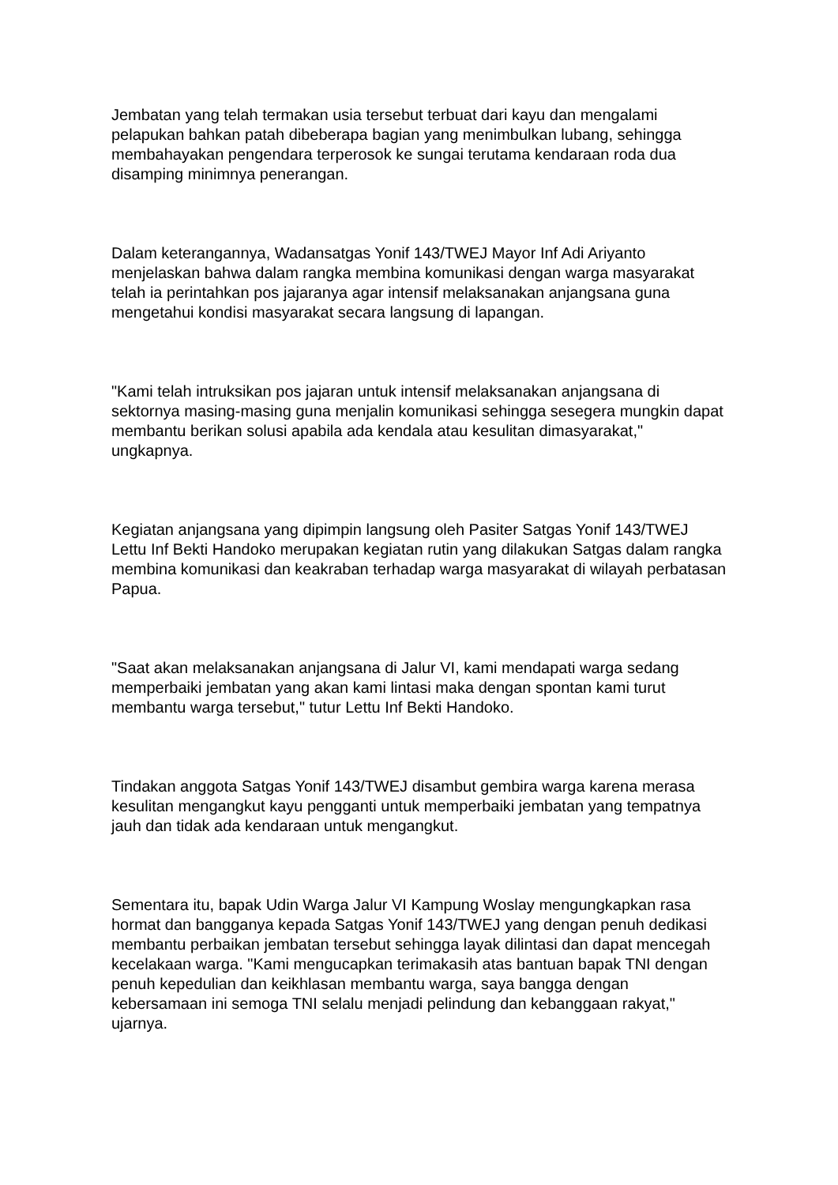Jembatan yang telah termakan usia tersebut terbuat dari kayu dan mengalami pelapukan bahkan patah dibeberapa bagian yang menimbulkan lubang, sehingga membahayakan pengendara terperosok ke sungai terutama kendaraan roda dua disamping minimnya penerangan.
Dalam keterangannya, Wadansatgas Yonif 143/TWEJ Mayor Inf Adi Ariyanto menjelaskan bahwa dalam rangka membina komunikasi dengan warga masyarakat telah ia perintahkan pos jajaranya agar intensif melaksanakan anjangsana guna mengetahui kondisi masyarakat secara langsung di lapangan.
"Kami telah intruksikan pos jajaran untuk intensif melaksanakan anjangsana di sektornya masing-masing guna menjalin komunikasi sehingga sesegera mungkin dapat membantu berikan solusi apabila ada kendala atau kesulitan dimasyarakat," ungkapnya.
Kegiatan anjangsana yang dipimpin langsung oleh Pasiter Satgas Yonif 143/TWEJ Lettu Inf Bekti Handoko merupakan kegiatan rutin yang dilakukan Satgas dalam rangka membina komunikasi dan keakraban terhadap warga masyarakat di wilayah perbatasan Papua.
"Saat akan melaksanakan anjangsana di Jalur VI, kami mendapati warga sedang memperbaiki jembatan yang akan kami lintasi maka dengan spontan kami turut membantu warga tersebut," tutur Lettu Inf Bekti Handoko.
Tindakan anggota Satgas Yonif 143/TWEJ disambut gembira warga karena merasa kesulitan mengangkut kayu pengganti untuk memperbaiki jembatan yang tempatnya jauh dan tidak ada kendaraan untuk mengangkut.
Sementara itu, bapak Udin Warga Jalur VI Kampung Woslay mengungkapkan rasa hormat dan bangganya kepada Satgas Yonif 143/TWEJ yang dengan penuh dedikasi membantu perbaikan jembatan tersebut sehingga layak dilintasi dan dapat mencegah kecelakaan warga. "Kami mengucapkan terimakasih atas bantuan bapak TNI dengan penuh kepedulian dan keikhlasan membantu warga, saya bangga dengan kebersamaan ini semoga TNI selalu menjadi pelindung dan kebanggaan rakyat," ujarnya.